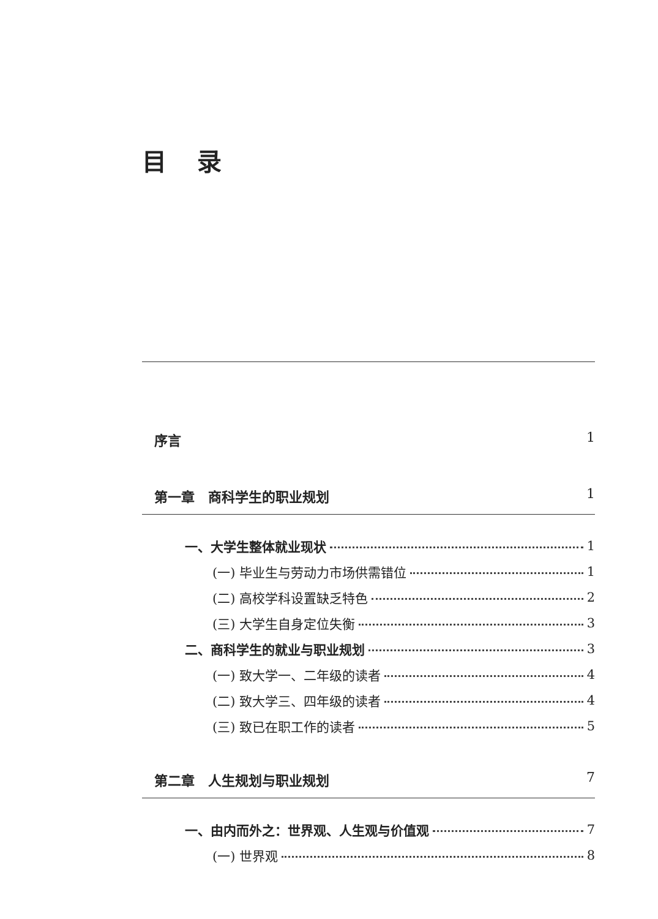目录
序言 1
第一章　商科学生的职业规划 1
一、大学生整体就业现状 1
(一) 毕业生与劳动力市场供需错位 1
(二) 高校学科设置缺乏特色 2
(三) 大学生自身定位失衡 3
二、商科学生的就业与职业规划 3
(一) 致大学一、二年级的读者 4
(二) 致大学三、四年级的读者 4
(三) 致已在职工作的读者 5
第二章　人生规划与职业规划 7
一、由内而外之：世界观、人生观与价值观 7
(一) 世界观 8